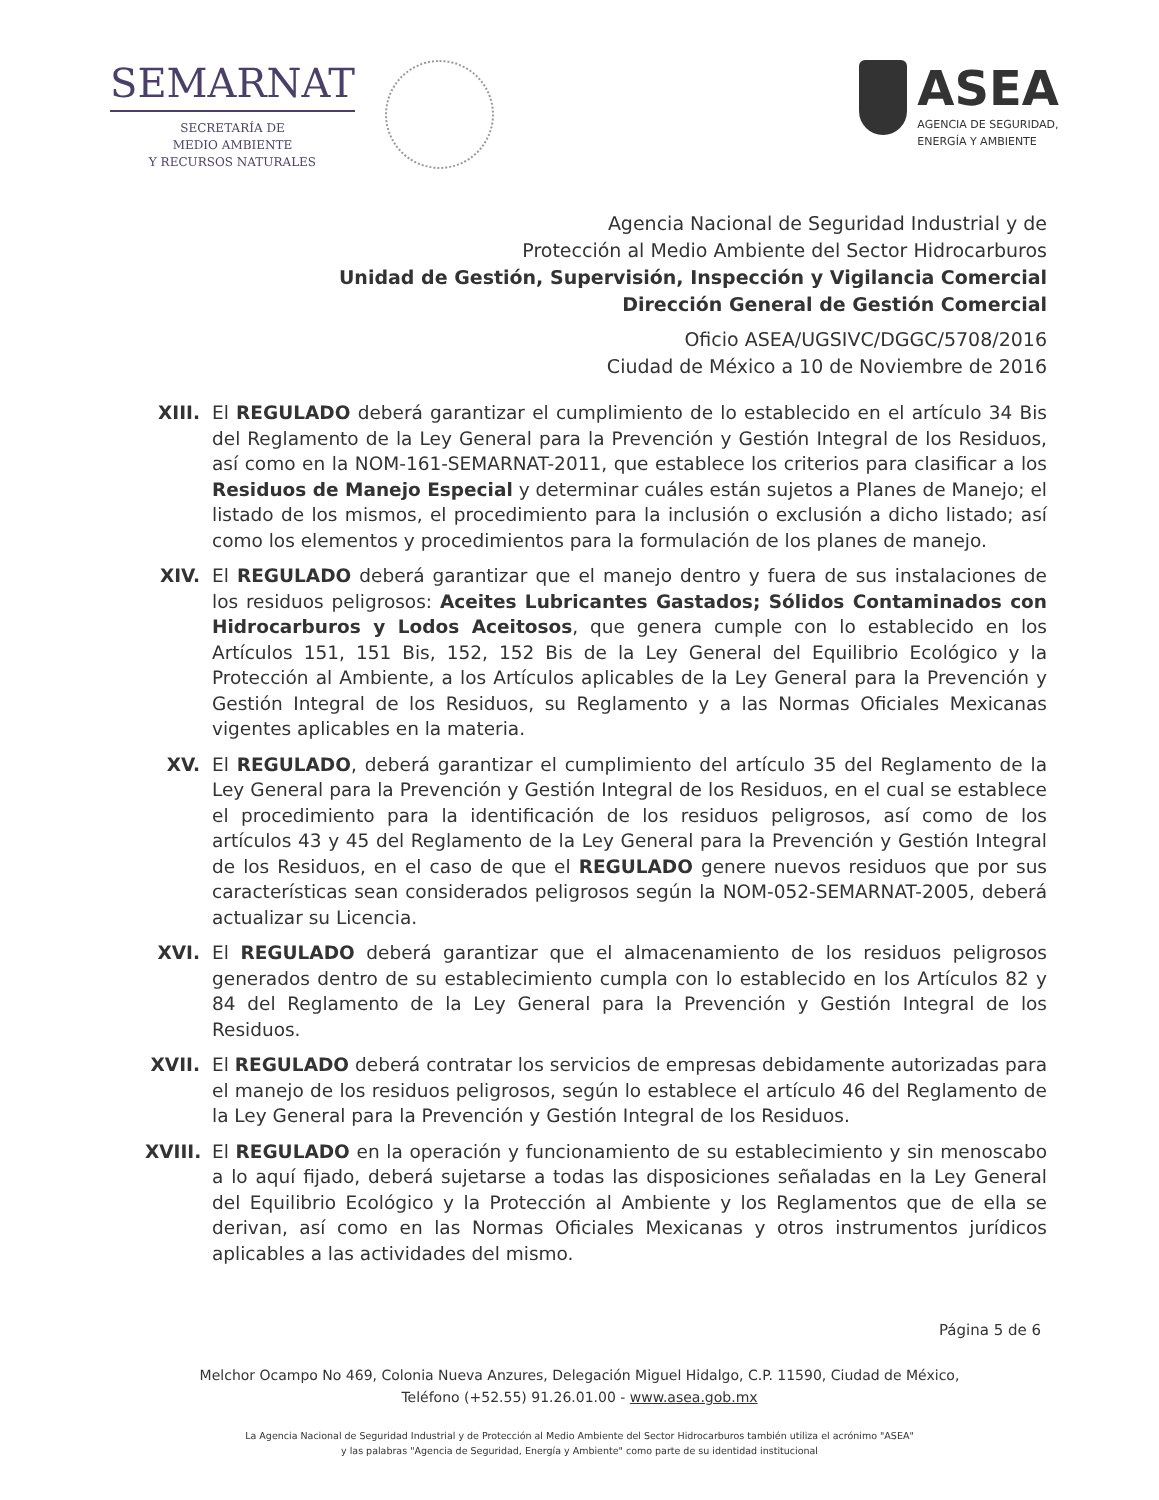SEMARNAT
SECRETARÍA DE
MEDIO AMBIENTE
Y RECURSOS NATURALES
ASEA
AGENCIA DE SEGURIDAD,
ENERGÍA Y AMBIENTE
Agencia Nacional de Seguridad Industrial y de
Protección al Medio Ambiente del Sector Hidrocarburos
Unidad de Gestión, Supervisión, Inspección y Vigilancia Comercial
Dirección General de Gestión Comercial
Oficio ASEA/UGSIVC/DGGC/5708/2016
Ciudad de México a 10 de Noviembre de 2016
XIII.
El REGULADO deberá garantizar el cumplimiento de lo establecido en el artículo 34 Bis del Reglamento de la Ley General para la Prevención y Gestión Integral de los Residuos, así como en la NOM-161-SEMARNAT-2011, que establece los criterios para clasificar a los Residuos de Manejo Especial y determinar cuáles están sujetos a Planes de Manejo; el listado de los mismos, el procedimiento para la inclusión o exclusión a dicho listado; así como los elementos y procedimientos para la formulación de los planes de manejo.
XIV. El REGULADO deberá garantizar que el manejo dentro y fuera de sus instalaciones de los residuos peligrosos: Aceites Lubricantes Gastados; Sólidos Contaminados con Hidrocarburos y Lodos Aceitosos, que genera cumple con lo establecido en los Artículos 151, 151 Bis, 152, 152 Bis de la Ley General del Equilibrio Ecológico y la Protección al Ambiente, a los Artículos aplicables de la Ley General para la Prevención y Gestión Integral de los Residuos, su Reglamento y a las Normas Oficiales Mexicanas vigentes aplicables en la materia.
XV. El REGULADO, deberá garantizar el cumplimiento del artículo 35 del Reglamento de la Ley General para la Prevención y Gestión Integral de los Residuos, en el cual se establece el procedimiento para la identificación de los residuos peligrosos, así como de los artículos 43 y 45 del Reglamento de la Ley General para la Prevención y Gestión Integral de los Residuos, en el caso de que el REGULADO genere nuevos residuos que por sus características sean considerados peligrosos según la NOM-052-SEMARNAT-2005, deberá actualizar su Licencia.
XVI. El REGULADO deberá garantizar que el almacenamiento de los residuos peligrosos generados dentro de su establecimiento cumpla con lo establecido en los Artículos 82 y 84 del Reglamento de la Ley General para la Prevención y Gestión Integral de los Residuos.
XVII.
El REGULADO deberá contratar los servicios de empresas debidamente autorizadas para el manejo de los residuos peligrosos, según lo establece el artículo 46 del Reglamento de la Ley General para la Prevención y Gestión Integral de los Residuos.
XVIII.
El REGULADO en la operación y funcionamiento de su establecimiento y sin menoscabo a lo aquí fijado, deberá sujetarse a todas las disposiciones señaladas en la Ley General del Equilibrio Ecológico y la Protección al Ambiente y los Reglamentos que de ella se derivan, así como en las Normas Oficiales Mexicanas y otros instrumentos jurídicos aplicables a las actividades del mismo.
Página 5 de 6
Melchor Ocampo No 469, Colonia Nueva Anzures, Delegación Miguel Hidalgo, C.P. 11590, Ciudad de México,
Teléfono (+52.55) 91.26.01.00 - www.asea.gob.mx
La Agencia Nacional de Seguridad Industrial y de Protección al Medio Ambiente del Sector Hidrocarburos también utiliza el acrónimo "ASEA"
y las palabras "Agencia de Seguridad, Energía y Ambiente" como parte de su identidad institucional